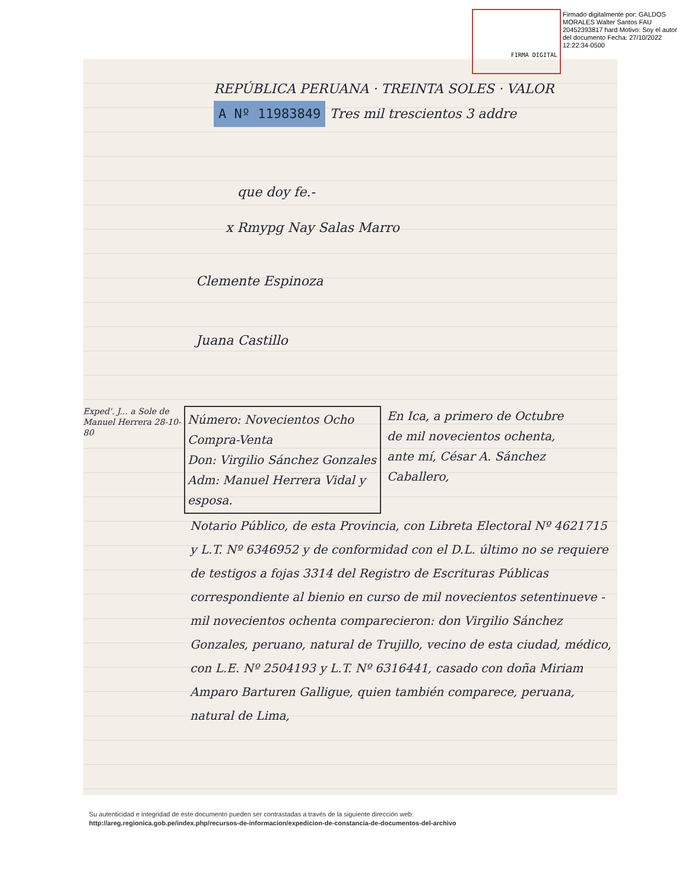FIRMA DIGITAL
Firmado digitalmente por: GALDOS MORALES Walter Santos FAU 20452393817 hard Motivo: Soy el autor del documento Fecha: 27/10/2022 12:22:34-0500
REPÚBLICA PERUANA · TREINTA SOLES · VALOR A Nº 11983849 Tres mil trescientos 3 addre
que doy fe.-
x Rmypg Nay Salas Marro
Clemente Espinoza
Juana Castillo
Exped'. J... a Sole de Manuel Herrera 28-10-80
Número: Novecientos Ocho
Compra-Venta
Don: Virgilio Sánchez Gonzales
Adm: Manuel Herrera Vidal y esposa.
En Ica, a primero de Octubre de mil novecientos ochenta, ante mí, César A. Sánchez Caballero,
Notario Público, de esta Provincia, con Libreta Electoral Nº 4621715 y L.T. Nº 6346952 y de conformidad con el D.L. último no se requiere de testigos a fojas 3314 del Registro de Escrituras Públicas correspondiente al bienio en curso de mil novecientos setentinueve - mil novecientos ochenta comparecieron: don Virgilio Sánchez Gonzales, peruano, natural de Trujillo, vecino de esta ciudad, médico, con L.E. Nº 2504193 y L.T. Nº 6316441, casado con doña Miriam Amparo Barturen Galligue, quien también comparece, peruana, natural de Lima,
Su autenticidad e integridad de este documento pueden ser contrastadas a través de la siguiente dirección web:
http://areg.regionica.gob.pe/index.php/recursos-de-informacion/expedicion-de-constancia-de-documentos-del-archivo